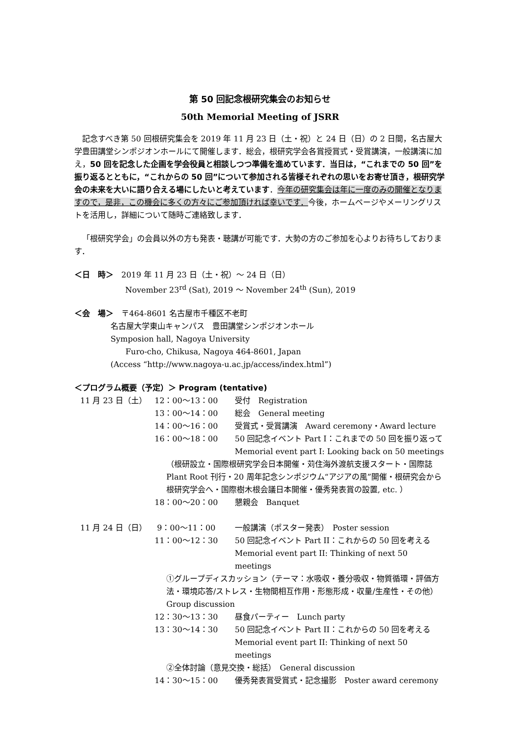第 50 回記念根研究集会のお知らせ
50th Memorial Meeting of JSRR
記念すべき第 50 回根研究集会を 2019 年 11 月 23 日（土・祝）と 24 日（日）の 2 日間，名古屋大学豊田講堂シンポジオンホールにて開催します．総会，根研究学会各賞授賞式・受賞講演，一般講演に加え，50 回を記念した企画を学会役員と相談しつつ準備を進めています．当日は，“これまでの 50 回”を振り返るとともに，“これからの 50 回”について参加される皆様それぞれの思いをお寄せ頂き，根研究学会の未来を大いに語り合える場にしたいと考えています．今年の研究集会は年に一度のみの開催となりますので，是非，この機会に多くの方々にご参加頂ければ幸いです．今後，ホームページやメーリングリストを活用し，詳細について随時ご連絡致します．
「根研究学会」の会員以外の方も発表・聴講が可能です．大勢の方のご参加を心よりお待ちしております．
＜日　時＞　2019 年 11 月 23 日（土・祝）～ 24 日（日）
November 23<sup>rd</sup> (Sat), 2019 ～ November 24<sup>th</sup> (Sun), 2019
＜会　場＞　〒464-8601 名古屋市千種区不老町
名古屋大学東山キャンパス　豊田講堂シンポジオンホール
Symposion hall, Nagoya University
Furo-cho, Chikusa, Nagoya 464-8601, Japan
(Access “http://www.nagoya-u.ac.jp/access/index.html”)
＜プログラム概要（予定）＞ Program (tentative)
| 11 月 23 日（土） | 12：00～13：00 | 受付 Registration |
| | 13：00～14：00 | 総会 General meeting |
| | 14：00～16：00 | 受賞式・受賞講演 Award ceremony・Award lecture |
| | 16：00～18：00 | 50 回記念イベント Part I：これまでの 50 回を振り返って Memorial event part I: Looking back on 50 meetings |
| | （根研設立・国際根研究学会日本開催・苅住海外渡航支援スタート・国際誌 Plant Root 刊行・20 周年記念シンポジウム“アジアの風”開催・根研究会から根研究学会へ・国際樹木根会議日本開催・優秀発表賞の設置, etc. ） | |
| | 18：00～20：00 | 懇親会 Banquet |
| 11 月 24 日（日） | 9：00～11：00 | 一般講演（ポスター発表） Poster session |
| | 11：00～12：30 | 50 回記念イベント Part II：これからの 50 回を考える Memorial event part II: Thinking of next 50 meetings |
| | ①グループディスカッション（テーマ：水吸収・養分吸収・物質循環・評価方法・環境応答/ストレス・生物間相互作用・形態形成・収量/生産性・その他） Group discussion | |
| | 12：30～13：30 | 昼食パーティー Lunch party |
| | 13：30～14：30 | 50 回記念イベント Part II：これからの 50 回を考える Memorial event part II: Thinking of next 50 meetings |
| | ②全体討論（意見交換・総括） General discussion | |
| | 14：30～15：00 | 優秀発表賞受賞式・記念撮影 Poster award ceremony |